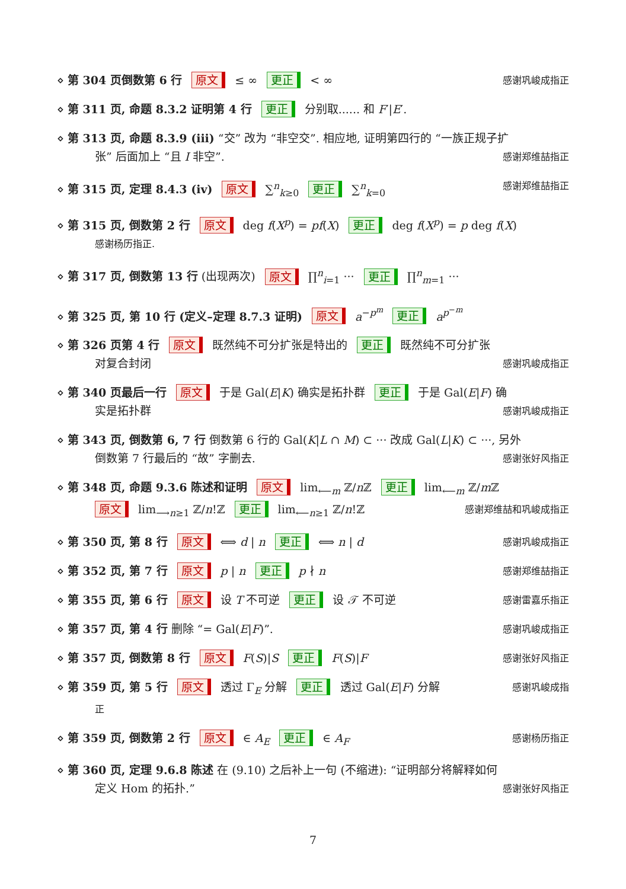⋄ 第 304 页倒数第 6 行 原文 ≤ ∞ 更正 < ∞ 感谢巩峻成指正
⋄ 第 311 页, 命题 8.3.2 证明第 4 行 更正 分别取...... 和 F′|E′.
⋄ 第 313 页, 命题 8.3.9 (iii) “交” 改为 “非空交”. 相应地, 证明第四行的 “一族正规子扩
张” 后面加上 “且 I 非空”. 感谢郑维喆指正
⋄ 第 315 页, 定理 8.4.3 (iv) 原文 ∑<sup>n</sup><sub>k≥0</sub> 更正 ∑<sup>n</sup><sub>k=0</sub> 感谢郑维喆指正
⋄ 第 315 页, 倒数第 2 行 原文 deg f(X<sup>p</sup>) = pf(X) 更正 deg f(X<sup>p</sup>) = p deg f(X)
感谢杨历指正.
⋄ 第 317 页, 倒数第 13 行 (出现两次) 原文 ∏<sup>n</sup><sub>i=1</sub> ··· 更正 ∏<sup>n</sup><sub>m=1</sub> ···
⋄ 第 325 页, 第 10 行 (定义–定理 8.7.3 证明) 原文 a<sup>−p<sup>m</sup></sup> 更正 a<sup>p<sup>−m</sup></sup>
⋄ 第 326 页第 4 行 原文 既然纯不可分扩张是特出的 更正 既然纯不可分扩张
对复合封闭 感谢巩峻成指正
⋄ 第 340 页最后一行 原文 于是 Gal(E|K) 确实是拓扑群 更正 于是 Gal(E|F) 确
实是拓扑群 感谢巩峻成指正
⋄ 第 343 页, 倒数第 6, 7 行 倒数第 6 行的 Gal(K|L ∩ M) ⊂ ··· 改成 Gal(L|K) ⊂ ···, 另外
倒数第 7 行最后的 “故” 字删去. 感谢张好风指正
⋄ 第 348 页, 命题 9.3.6 陈述和证明 原文 lim<sub>⟵m</sub> ℤ/n ℤ 更正 lim<sub>⟵m</sub> ℤ/m ℤ
原文 lim<sub>⟶n≥1</sub> ℤ/n!ℤ 更正 lim<sub>⟵n≥1</sub> ℤ/n!ℤ 感谢郑维喆和巩峻成指正
⋄ 第 350 页, 第 8 行 原文 ⟺ d | n 更正 ⟺ n | d 感谢巩峻成指正
⋄ 第 352 页, 第 7 行 原文 p | n 更正 p ∤ n 感谢郑维喆指正
⋄ 第 355 页, 第 6 行 原文 设 T 不可逆 更正 设 𝒯 不可逆 感谢雷嘉乐指正
⋄ 第 357 页, 第 4 行 删除 “= Gal(E|F)”. 感谢巩峻成指正
⋄ 第 357 页, 倒数第 8 行 原文 F(S)|S 更正 F(S)|F 感谢张好风指正
⋄ 第 359 页, 第 5 行 原文 透过 Γ<sub>E</sub> 分解 更正 透过 Gal(E|F) 分解 感谢巩峻成指
正
⋄ 第 359 页, 倒数第 2 行 原文 ∈ A<sub>E</sub> 更正 ∈ A<sub>F</sub> 感谢杨历指正
⋄ 第 360 页, 定理 9.6.8 陈述 在 (9.10) 之后补上一句 (不缩进): “证明部分将解释如何
定义 Hom 的拓扑.” 感谢张好风指正
7